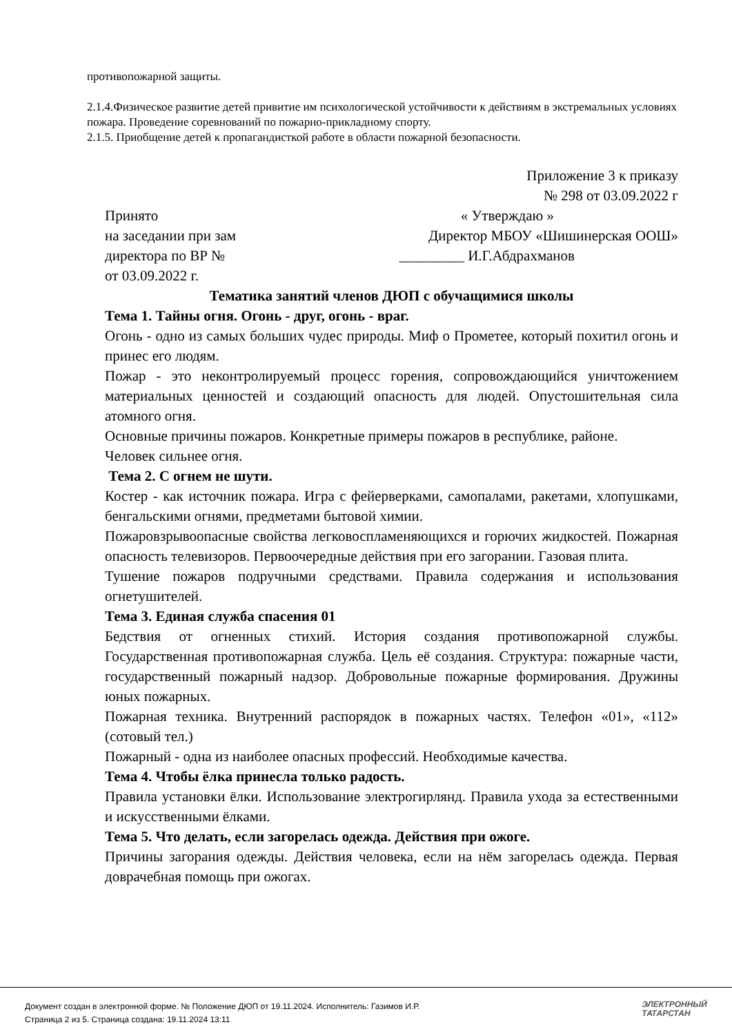противопожарной защиты.
2.1.4.Физическое развитие детей привитие им психологической устойчивости к действиям в экстремальных условиях пожара. Проведение соревнований по пожарно-прикладному спорту.
2.1.5. Приобщение детей к пропагандисткой работе в области пожарной безопасности.
Приложение 3 к приказу
№ 298 от 03.09.2022 г
Принято « Утверждаю »
на заседании при зам Директор МБОУ «Шишинерская ООШ»
директора по ВР № _________ И.Г.Абдрахманов
от 03.09.2022 г.
Тематика занятий членов ДЮП с обучащимися школы
Тема 1. Тайны огня. Огонь - друг, огонь - враг.
Огонь - одно из самых больших чудес природы. Миф о Прометее, который похитил огонь и принес его людям.
Пожар - это неконтролируемый процесс горения, сопровождающийся уничтожением материальных ценностей и создающий опасность для людей. Опустошительная сила атомного огня.
Основные причины пожаров. Конкретные примеры пожаров в республике, районе.
Человек сильнее огня.
Тема 2. С огнем не шути.
Костер - как источник пожара. Игра с фейерверками, самопалами, ракетами, хлопушками, бенгальскими огнями, предметами бытовой химии.
Пожаровзрывоопасные свойства легковоспламеняющихся и горючих жидкостей. Пожарная опасность телевизоров. Первоочередные действия при его загорании. Газовая плита.
Тушение пожаров подручными средствами. Правила содержания и использования огнетушителей.
Тема 3. Единая служба спасения 01
Бедствия от огненных стихий. История создания противопожарной службы. Государственная противопожарная служба. Цель её создания. Структура: пожарные части, государственный пожарный надзор. Добровольные пожарные формирования. Дружины юных пожарных.
Пожарная техника. Внутренний распорядок в пожарных частях. Телефон «01», «112» (сотовый тел.)
Пожарный - одна из наиболее опасных профессий. Необходимые качества.
Тема 4. Чтобы ёлка принесла только радость.
Правила установки ёлки. Использование электрогирлянд. Правила ухода за естественными и искусственными ёлками.
Тема 5. Что делать, если загорелась одежда. Действия при ожоге.
Причины загорания одежды. Действия человека, если на нём загорелась одежда. Первая доврачебная помощь при ожогах.
Документ создан в электронной форме. № Положение ДЮП от 19.11.2024. Исполнитель: Газимов И.Р.
Страница 2 из 5. Страница создана: 19.11.2024 13:11
ЭЛЕКТРОННЫЙ
ТАТАРСТАН